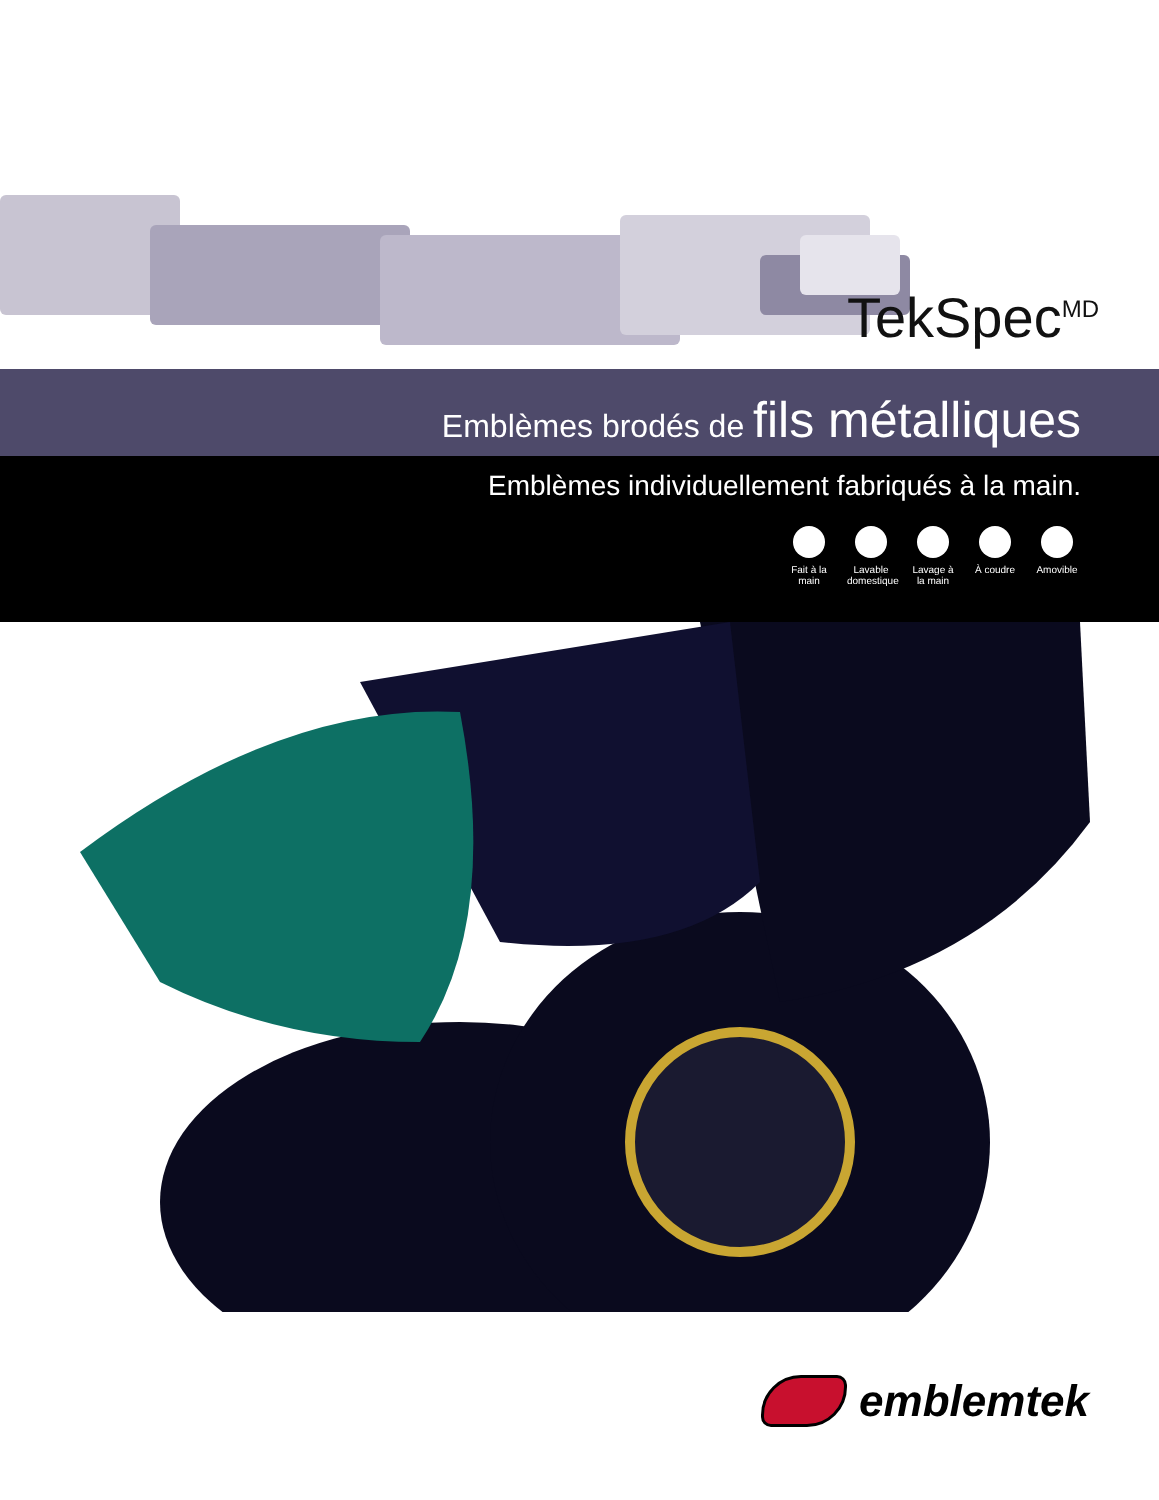TekSpec<sup>MD</sup>
Emblèmes brodés de fils métalliques
Emblèmes individuellement fabriqués à la main.
Fait à la main
Lavable domestique
Lavage à la main
À coudre Amovible
emblemtek